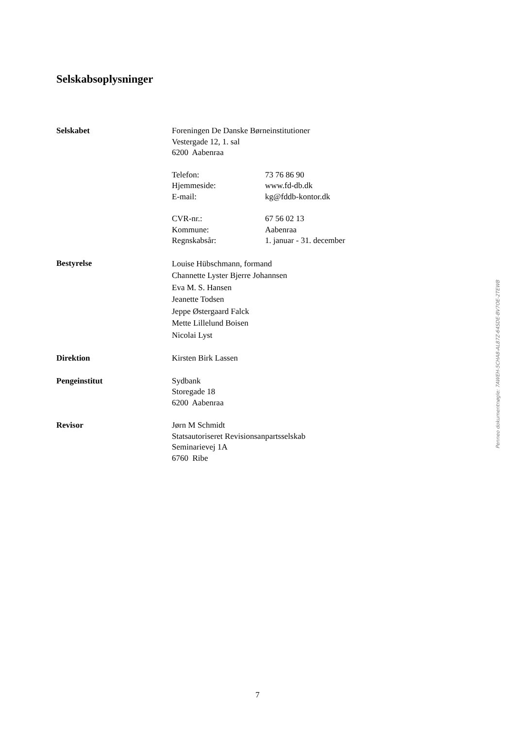Selskabsoplysninger
Selskabet Foreningen De Danske Børneinstitutioner
Vestergade 12, 1. sal
6200 Aabenraa
Telefon: 73 76 86 90
Hjemmeside: www.fd-db.dk
E-mail: kg@fddb-kontor.dk
CVR-nr.: 67 56 02 13
Kommune: Aabenraa
Regnskabsår: 1. januar - 31. december
Bestyrelse
Louise Hübschmann, formand
Channette Lyster Bjerre Johannsen
Eva M. S. Hansen
Jeanette Todsen
Jeppe Østergaard Falck
Mette Lillelund Boisen
Nicolai Lyst
Direktion Kirsten Birk Lassen
Pengeinstitut Sydbank
Storegade 18
6200 Aabenraa
Revisor Jørn M Schmidt
Statsautoriseret Revisionsanpartsselskab
Seminarievej 1A
6760 Ribe
Penneo dokumentnøgle: 7AWEH-5CHA8-AL87Z-64SDE-BV7OE-2TEWB
7